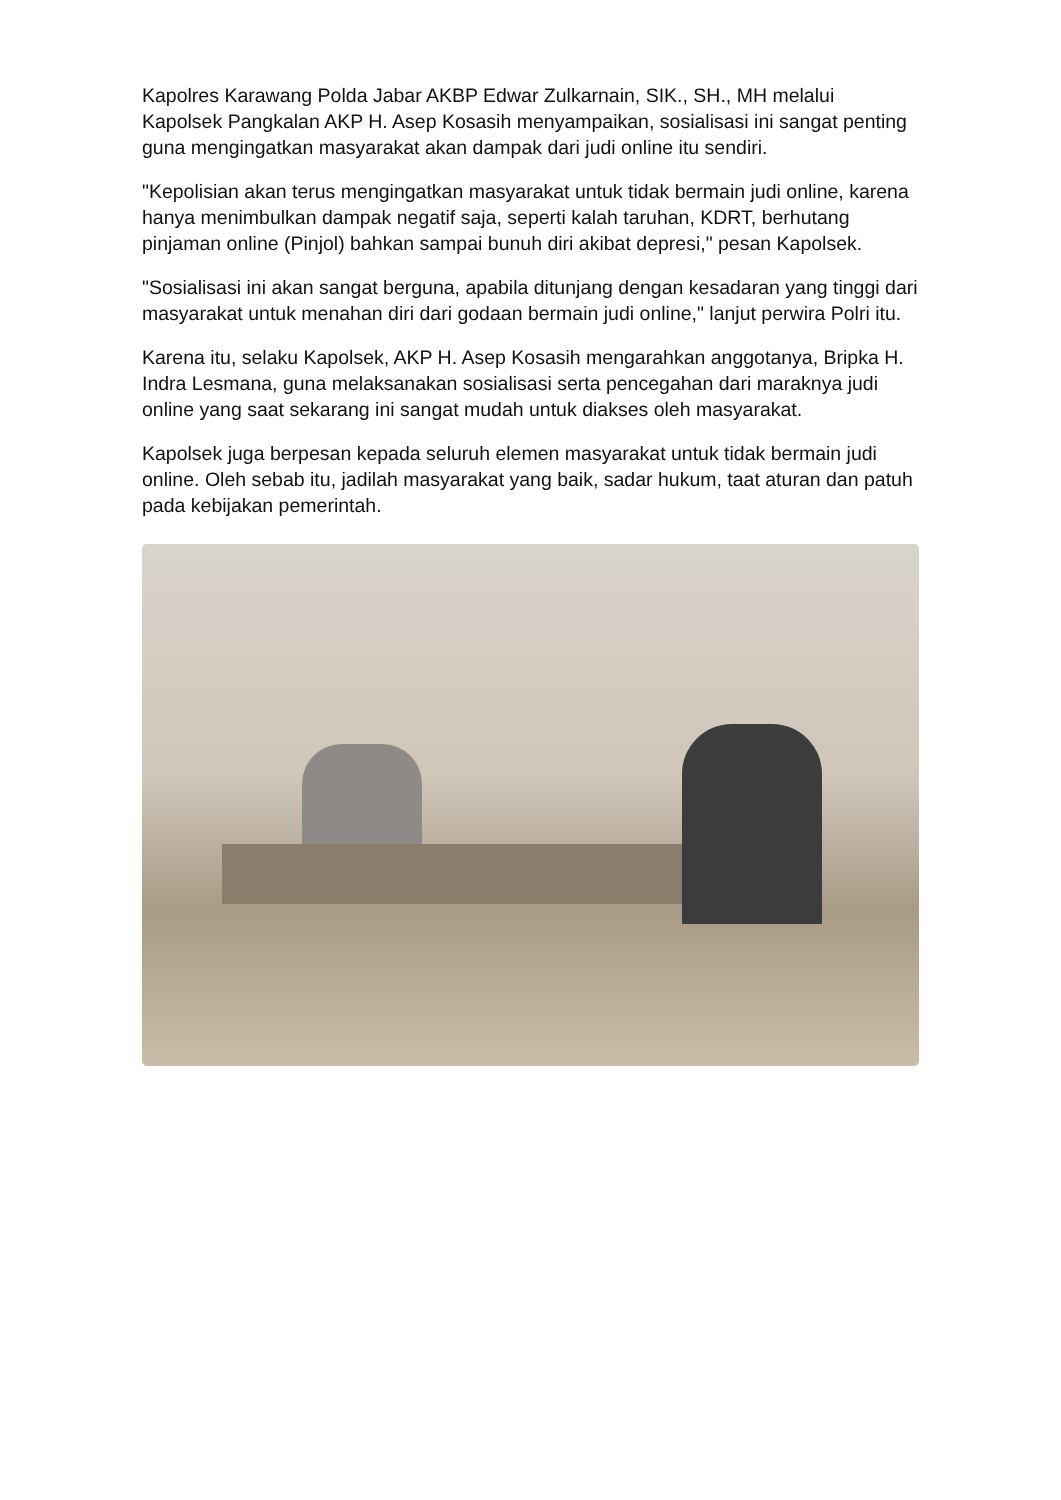Kapolres Karawang Polda Jabar AKBP Edwar Zulkarnain, SIK., SH., MH melalui Kapolsek Pangkalan AKP H. Asep Kosasih menyampaikan, sosialisasi ini sangat penting guna mengingatkan masyarakat akan dampak dari judi online itu sendiri.
"Kepolisian akan terus mengingatkan masyarakat untuk tidak bermain judi online, karena hanya menimbulkan dampak negatif saja, seperti kalah taruhan, KDRT, berhutang pinjaman online (Pinjol) bahkan sampai bunuh diri akibat depresi," pesan Kapolsek.
"Sosialisasi ini akan sangat berguna, apabila ditunjang dengan kesadaran yang tinggi dari masyarakat untuk menahan diri dari godaan bermain judi online," lanjut perwira Polri itu.
Karena itu, selaku Kapolsek, AKP H. Asep Kosasih mengarahkan anggotanya, Bripka H. Indra Lesmana, guna melaksanakan sosialisasi serta pencegahan dari maraknya judi online yang saat sekarang ini sangat mudah untuk diakses oleh masyarakat.
Kapolsek juga berpesan kepada seluruh elemen masyarakat untuk tidak bermain judi online. Oleh sebab itu, jadilah masyarakat yang baik, sadar hukum, taat aturan dan patuh pada kebijakan pemerintah.